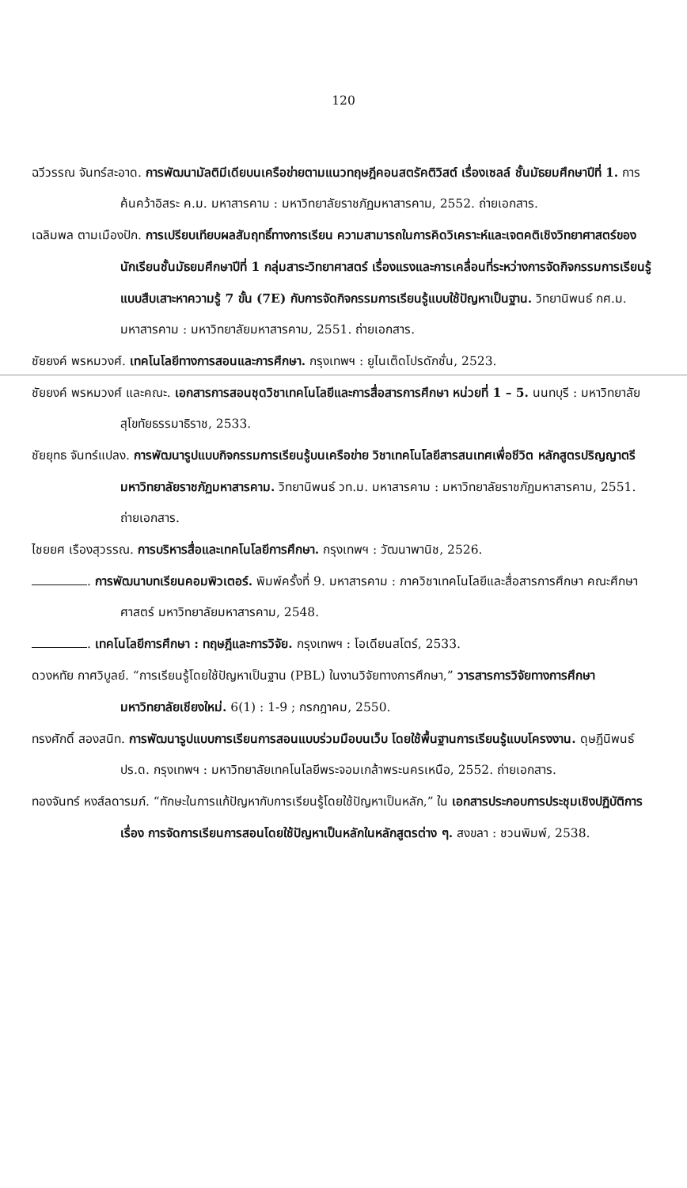120
ฉวีวรรณ จันทร์สะอาด. การพัฒนามัลติมีเดียบนเครือข่ายตามแนวทฤษฎีคอนสตรัคติวิสต์ เรื่องเซลล์ ชั้นมัธยมศึกษาปีที่ 1. การค้นคว้าอิสระ ค.ม. มหาสารคาม : มหาวิทยาลัยราชภัฏมหาสารคาม, 2552. ถ่ายเอกสาร.
เฉลิมพล ตามเมืองปัก. การเปรียบเทียบผลสัมฤทธิ์ทางการเรียน ความสามารถในการคิดวิเคราะห์และเจตคติเชิงวิทยาศาสตร์ของนักเรียนชั้นมัธยมศึกษาปีที่ 1 กลุ่มสาระวิทยาศาสตร์ เรื่องแรงและการเคลื่อนที่ระหว่างการจัดกิจกรรมการเรียนรู้แบบสืบเสาะหาความรู้ 7 ขั้น (7E) กับการจัดกิจกรรมการเรียนรู้แบบใช้ปัญหาเป็นฐาน. วิทยานิพนธ์ กศ.ม. มหาสารคาม : มหาวิทยาลัยมหาสารคาม, 2551. ถ่ายเอกสาร.
ชัยยงค์ พรหมวงศ์. เทคโนโลยีทางการสอนและการศึกษา. กรุงเทพฯ : ยูไนเต็ดโปรดักชั่น, 2523.
ชัยยงค์ พรหมวงศ์ และคณะ. เอกสารการสอนชุดวิชาเทคโนโลยีและการสื่อสารการศึกษา หน่วยที่ 1 – 5. นนทบุรี : มหาวิทยาลัยสุโขทัยธรรมาธิราช, 2533.
ชัยยุทธ จันทร์แปลง. การพัฒนารูปแบบกิจกรรมการเรียนรู้บนเครือข่าย วิชาเทคโนโลยีสารสนเทศเพื่อชีวิต หลักสูตรปริญญาตรี มหาวิทยาลัยราชภัฏมหาสารคาม. วิทยานิพนธ์ วท.ม. มหาสารคาม : มหาวิทยาลัยราชภัฏมหาสารคาม, 2551. ถ่ายเอกสาร.
ไชยยศ เรืองสุวรรณ. การบริหารสื่อและเทคโนโลยีการศึกษา. กรุงเทพฯ : วัฒนาพานิช, 2526.
. การพัฒนาบทเรียนคอมพิวเตอร์. พิมพ์ครั้งที่ 9. มหาสารคาม : ภาควิชาเทคโนโลยีและสื่อสารการศึกษา คณะศึกษาศาสตร์ มหาวิทยาลัยมหาสารคาม, 2548.
. เทคโนโลยีการศึกษา : ทฤษฎีและการวิจัย. กรุงเทพฯ : โอเดียนสโตร์, 2533.
ดวงหทัย กาศวิบูลย์. “การเรียนรู้โดยใช้ปัญหาเป็นฐาน (PBL) ในงานวิจัยทางการศึกษา,” วารสารการวิจัยทางการศึกษา มหาวิทยาลัยเชียงใหม่. 6(1) : 1-9 ; กรกฎาคม, 2550.
ทรงศักดิ์ สองสนิท. การพัฒนารูปแบบการเรียนการสอนแบบร่วมมือบนเว็บ โดยใช้พื้นฐานการเรียนรู้แบบโครงงาน. ดุษฎีนิพนธ์ ปร.ด. กรุงเทพฯ : มหาวิทยาลัยเทคโนโลยีพระจอมเกล้าพระนครเหนือ, 2552. ถ่ายเอกสาร.
ทองจันทร์ หงส์ลดารมภ์. “ทักษะในการแก้ปัญหากับการเรียนรู้โดยใช้ปัญหาเป็นหลัก,” ใน เอกสารประกอบการประชุมเชิงปฏิบัติการเรื่อง การจัดการเรียนการสอนโดยใช้ปัญหาเป็นหลักในหลักสูตรต่าง ๆ. สงขลา : ชวนพิมพ์, 2538.